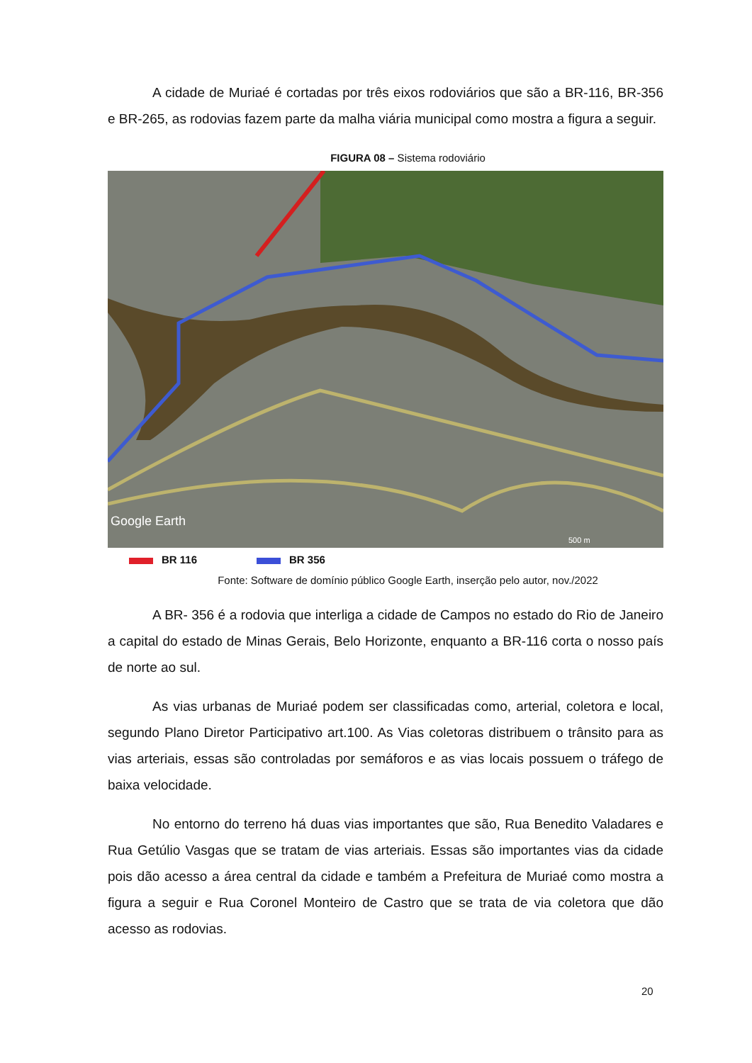A cidade de Muriaé é cortadas por três eixos rodoviários que são a BR-116, BR-356 e BR-265, as rodovias fazem parte da malha viária municipal como mostra a figura a seguir.
FIGURA 08 – Sistema rodoviário
Google Earth
500 m
BR 116 BR 356
Fonte: Software de domínio público Google Earth, inserção pelo autor, nov./2022
A BR- 356 é a rodovia que interliga a cidade de Campos no estado do Rio de Janeiro a capital do estado de Minas Gerais, Belo Horizonte, enquanto a BR-116 corta o nosso país de norte ao sul.
As vias urbanas de Muriaé podem ser classificadas como, arterial, coletora e local, segundo Plano Diretor Participativo art.100. As Vias coletoras distribuem o trânsito para as vias arteriais, essas são controladas por semáforos e as vias locais possuem o tráfego de baixa velocidade.
No entorno do terreno há duas vias importantes que são, Rua Benedito Valadares e Rua Getúlio Vasgas que se tratam de vias arteriais. Essas são importantes vias da cidade pois dão acesso a área central da cidade e também a Prefeitura de Muriaé como mostra a figura a seguir e Rua Coronel Monteiro de Castro que se trata de via coletora que dão acesso as rodovias.
20